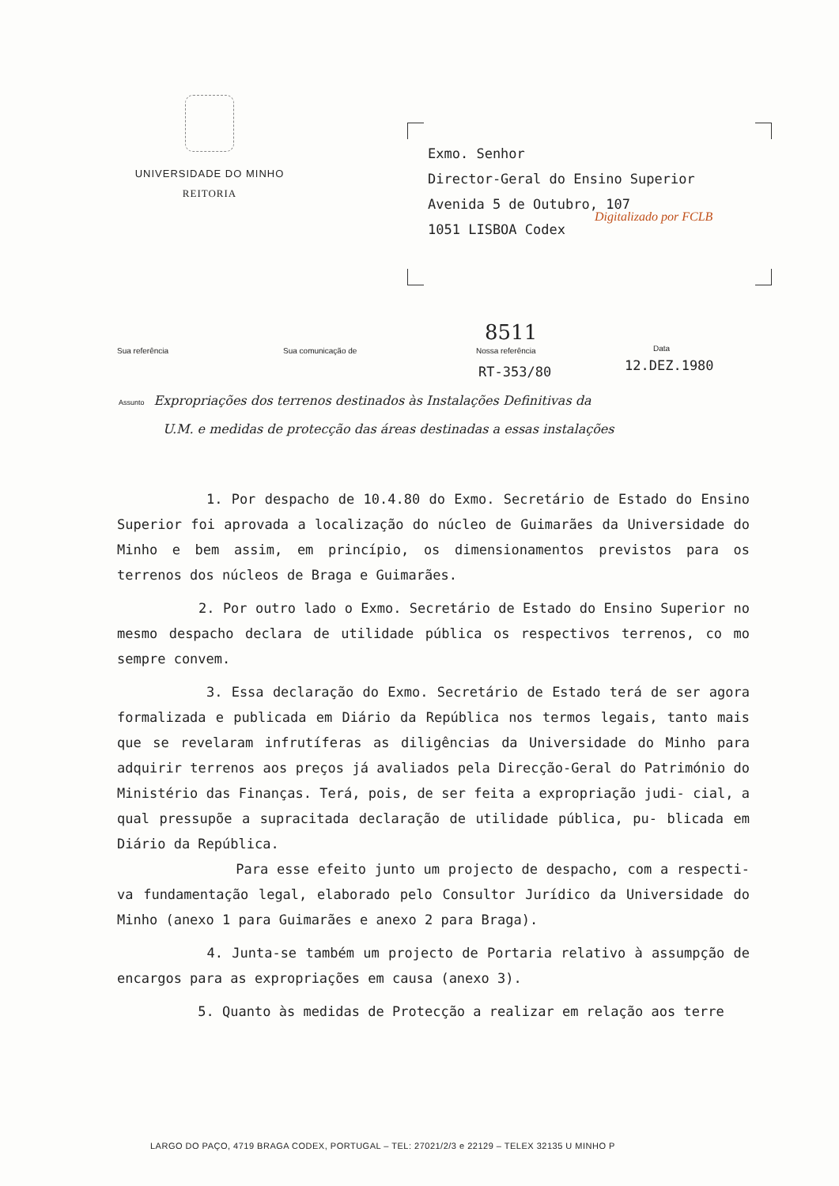UNIVERSIDADE DO MINHO
REITORIA
Exmo. Senhor
Director-Geral do Ensino Superior
Avenida 5 de Outubro, 107
1051 LISBOA Codex
Digitalizado por FCLB
Sua referência Sua comunicação de Nossa referência Data 8511
RT-353/80 12.DEZ.1980
Assunto Expropriações dos terrenos destinados às Instalações Definitivas da
U.M. e medidas de protecção das áreas destinadas a essas instalações
1. Por despacho de 10.4.80 do Exmo. Secretário de Estado do Ensino Superior foi aprovada a localização do núcleo de Guimarães da Universidade do Minho e bem assim, em princípio, os dimensionamentos previstos para os terrenos dos núcleos de Braga e Guimarães.
2. Por outro lado o Exmo. Secretário de Estado do Ensino Superior no mesmo despacho declara de utilidade pública os respectivos terrenos, co mo sempre convem.
3. Essa declaração do Exmo. Secretário de Estado terá de ser agora formalizada e publicada em Diário da República nos termos legais, tanto mais que se revelaram infrutíferas as diligências da Universidade do Minho para adquirir terrenos aos preços já avaliados pela Direcção-Geral do Património do Ministério das Finanças. Terá, pois, de ser feita a expropriação judi- cial, a qual pressupõe a supracitada declaração de utilidade pública, pu- blicada em Diário da República.
Para esse efeito junto um projecto de despacho, com a respecti- va fundamentação legal, elaborado pelo Consultor Jurídico da Universidade do Minho (anexo 1 para Guimarães e anexo 2 para Braga).
4. Junta-se também um projecto de Portaria relativo à assumpção de encargos para as expropriações em causa (anexo 3).
5. Quanto às medidas de Protecção a realizar em relação aos terre
LARGO DO PAÇO, 4719 BRAGA CODEX, PORTUGAL – TEL: 27021/2/3 e 22129 – TELEX 32135 U MINHO P